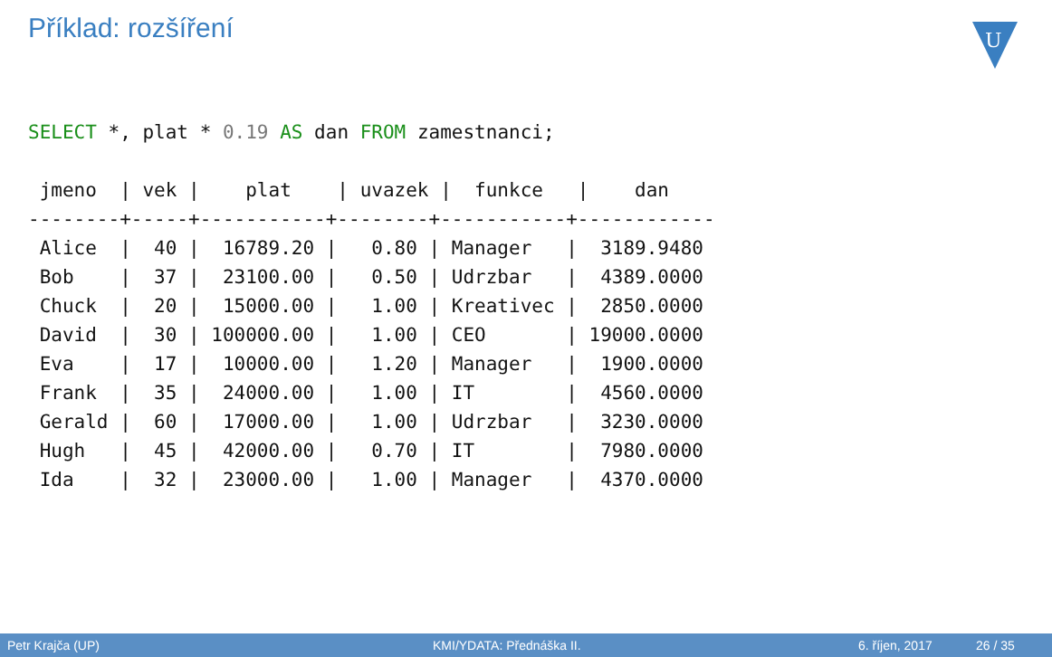Příklad: rozšíření
U
SELECT *, plat * 0.19 AS dan FROM zamestnanci;

 jmeno  | vek |    plat    | uvazek |  funkce   |    dan
--------+-----+-----------+--------+-----------+------------
 Alice  |  40 |  16789.20 |   0.80 | Manager   |  3189.9480
 Bob    |  37 |  23100.00 |   0.50 | Udrzbar   |  4389.0000
 Chuck  |  20 |  15000.00 |   1.00 | Kreativec |  2850.0000
 David  |  30 | 100000.00 |   1.00 | CEO       | 19000.0000
 Eva    |  17 |  10000.00 |   1.20 | Manager   |  1900.0000
 Frank  |  35 |  24000.00 |   1.00 | IT        |  4560.0000
 Gerald |  60 |  17000.00 |   1.00 | Udrzbar   |  3230.0000
 Hugh   |  45 |  42000.00 |   0.70 | IT        |  7980.0000
 Ida    |  32 |  23000.00 |   1.00 | Manager   |  4370.0000
Petr Krajča (UP) KMI/YDATA: Přednáška II. 6. říjen, 2017 26 / 35